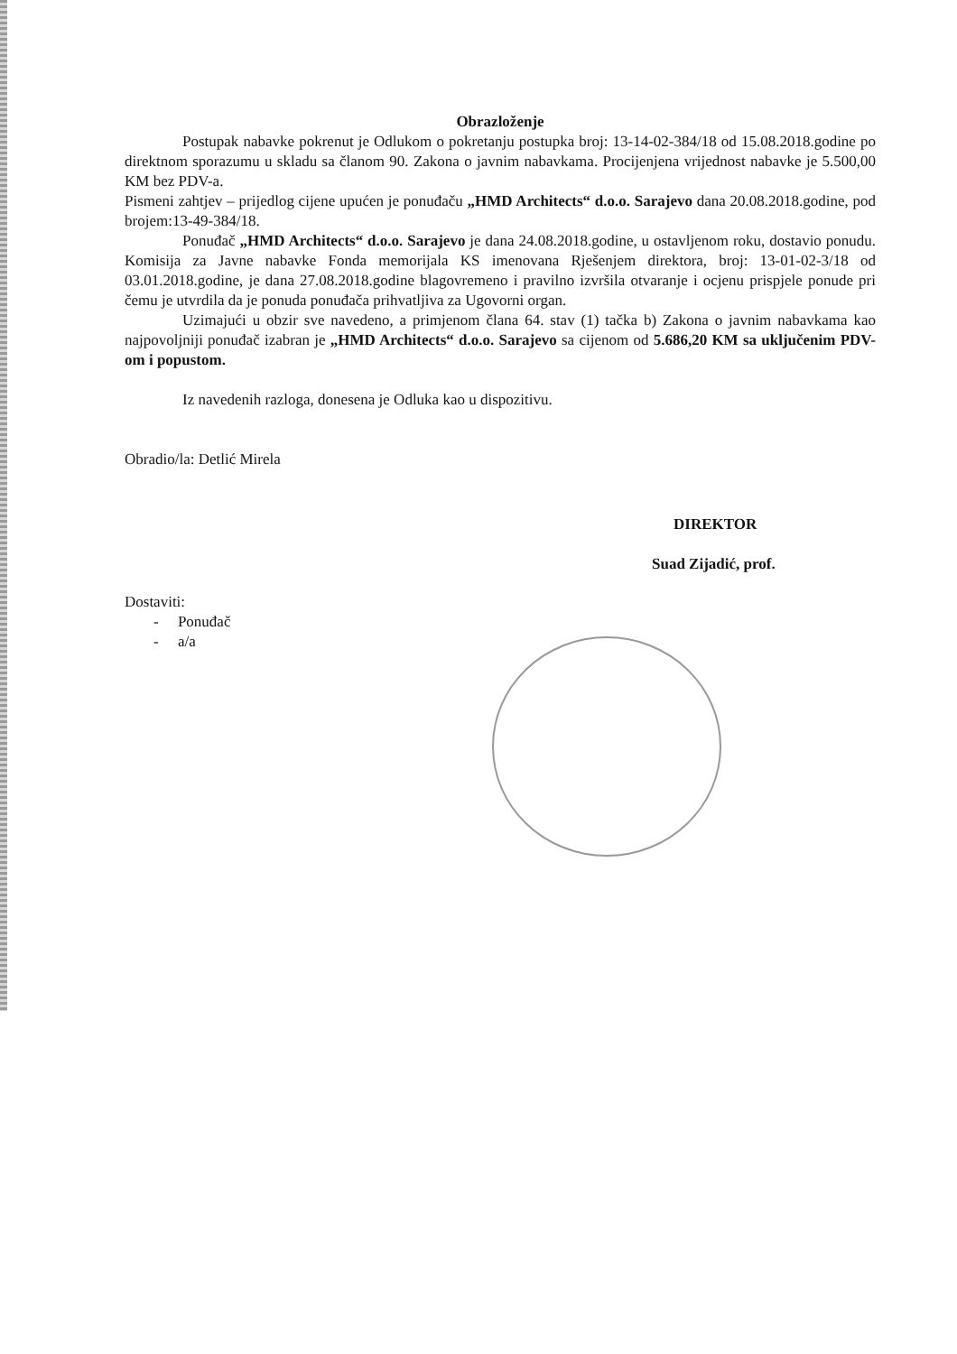Obrazloženje
Postupak nabavke pokrenut je Odlukom o pokretanju postupka broj: 13-14-02-384/18 od 15.08.2018.godine po direktnom sporazumu u skladu sa članom 90. Zakona o javnim nabavkama. Procijenjena vrijednost nabavke je 5.500,00 KM bez PDV-a.
Pismeni zahtjev – prijedlog cijene upućen je ponuđaču „HMD Architects“ d.o.o. Sarajevo dana 20.08.2018.godine, pod brojem:13-49-384/18.
Ponuđač „HMD Architects“ d.o.o. Sarajevo je dana 24.08.2018.godine, u ostavljenom roku, dostavio ponudu. Komisija za Javne nabavke Fonda memorijala KS imenovana Rješenjem direktora, broj: 13-01-02-3/18 od 03.01.2018.godine, je dana 27.08.2018.godine blagovremeno i pravilno izvršila otvaranje i ocjenu prispjele ponude pri čemu je utvrdila da je ponuda ponuđača prihvatljiva za Ugovorni organ.
Uzimajući u obzir sve navedeno, a primjenom člana 64. stav (1) tačka b) Zakona o javnim nabavkama kao najpovoljniji ponuđač izabran je „HMD Architects“ d.o.o. Sarajevo sa cijenom od 5.686,20 KM sa uključenim PDV-om i popustom.
Iz navedenih razloga, donesena je Odluka kao u dispozitivu.
Obradio/la: Detlić Mirela
DIREKTOR
Suad Zijadić, prof.
Dostaviti:
- Ponuđač
- a/a